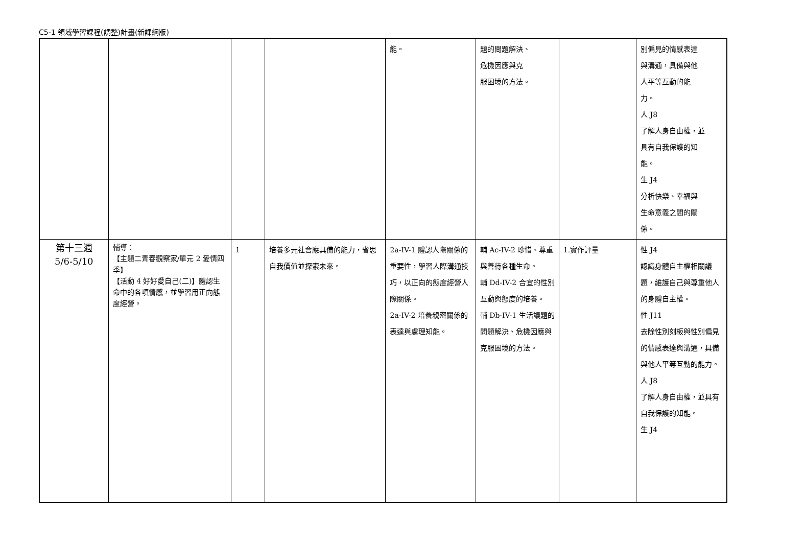C5-1 領域學習課程(調整)計畫(新課綱版)
| | | | | 能。 | 題的問題解決、 危機因應與克 服困境的方法。 | | 別偏見的情感表達 與溝通，具備與他 人平等互動的能 力。 人 J8 了解人身自由權，並 具有自我保護的知 能。 生 J4 分析快樂、幸福與 生命意義之間的關 係。 |
| 第十三週 5/6-5/10 | 輔導： 【主題二青春觀察家/單元 2 愛情四季】 【活動 4 好好愛自己(二)】體認生命中的各項情感，並學習用正向態度經營。 | 1 | 培養多元社會應具備的能力，省思自我價值並探索未來。 | 2a-IV-1 體認人際關係的重要性，學習人際溝通技巧，以正向的態度經營人際關係。 2a-IV-2 培養親密關係的表達與處理知能。 | 輔 Ac-IV-2 珍惜、尊重與善待各種生命。 輔 Dd-IV-2 合宜的性別互動與態度的培養。 輔 Db-IV-1 生活議題的問題解決、危機因應與克服困境的方法。 | 1.實作評量 | 性 J4 認識身體自主權相關議題，維護自己與尊重他人的身體自主權。 性 J11 去除性別刻板與性別偏見的情感表達與溝通，具備與他人平等互動的能力。 人 J8 了解人身自由權，並具有自我保護的知能。 生 J4 |